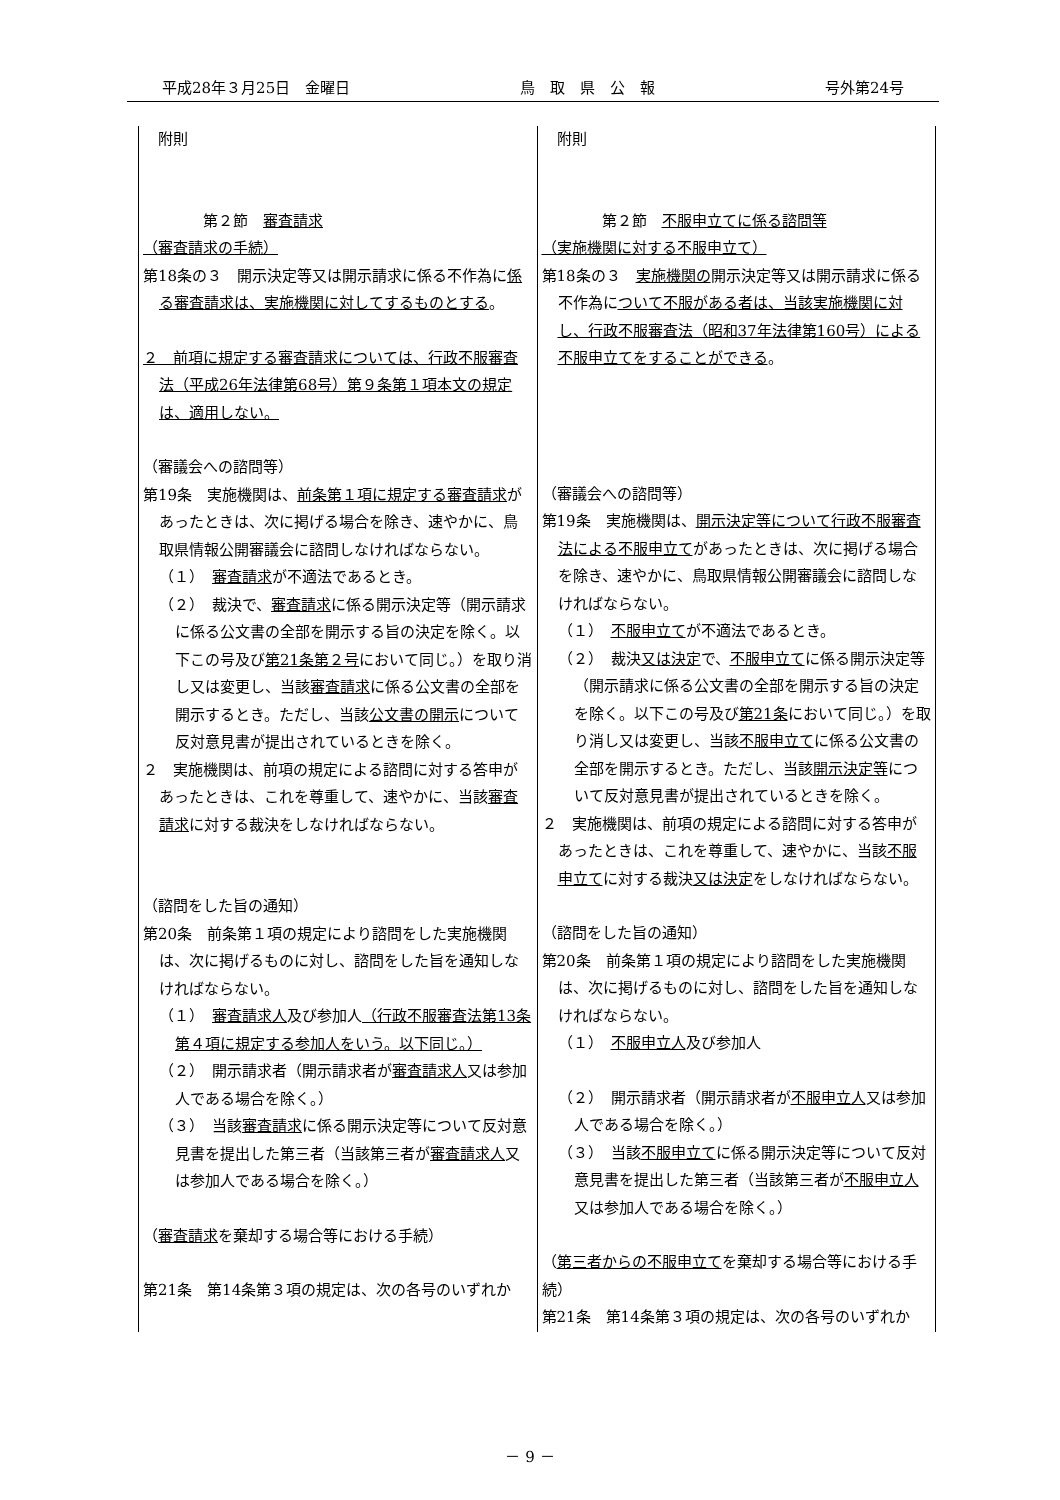平成28年３月25日　金曜日 鳥　取　県　公　報 号外第24号
| 附則 第２節 審査請求 （審査請求の手続） 第18条の３ 開示決定等又は開示請求に係る不作為に 係る審査請求は、実施機関に対してするものとする 。 ２ 前項に規定する審査請求については、行政不服審査法（平成26年法律第68号）第９条第１項本文の規定は、適用しない。 （審議会への諮問等） 第19条 実施機関は、 前条第１項に規定する審査請求 があったときは、次に掲げる場合を除き、速やかに、鳥取県情報公開審議会に諮問しなければならない。 （１） 審査請求 が不適法であるとき。 （２） 裁決で、 審査請求 に係る開示決定等（開示請求に係る公文書の全部を開示する旨の決定を除く。以下この号及び 第21条第２号 において同じ。）を取り消し又は変更し、当該 審査請求 に係る公文書の全部を開示するとき。ただし、当該 公文書の開示 について反対意見書が提出されているときを除く。 ２ 実施機関は、前項の規定による諮問に対する答申があったときは、これを尊重して、速やかに、当該 審査請求 に対する裁決をしなければならない。 （諮問をした旨の通知） 第20条 前条第１項の規定により諮問をした実施機関は、次に掲げるものに対し、諮問をした旨を通知しなければならない。 （１） 審査請求人 及び参加人 （行政不服審査法第13条第４項に規定する参加人をいう。以下同じ。） （２） 開示請求者（開示請求者が 審査請求人 又は参加人である場合を除く。） （３） 当該 審査請求 に係る開示決定等について反対意見書を提出した第三者（当該第三者が 審査請求人 又は参加人である場合を除く。） （ 審査請求 を棄却する場合等における手続） 第21条 第14条第３項の規定は、次の各号のいずれか | 附則 第２節 不服申立てに係る諮問等 （実施機関に対する不服申立て） 第18条の３ 実施機関の 開示決定等又は開示請求に係る不作為に ついて不服がある者は、当該実施機関に対し、行政不服審査法（昭和37年法律第160号）による不服申立てをすることができる 。 （審議会への諮問等） 第19条 実施機関は、 開示決定等について行政不服審査法による不服申立て があったときは、次に掲げる場合を除き、速やかに、鳥取県情報公開審議会に諮問しなければならない。 （１） 不服申立て が不適法であるとき。 （２） 裁決 又は決定 で、 不服申立て に係る開示決定等（開示請求に係る公文書の全部を開示する旨の決定を除く。以下この号及び 第21条 において同じ。）を取り消し又は変更し、当該 不服申立て に係る公文書の全部を開示するとき。ただし、当該 開示決定等 について反対意見書が提出されているときを除く。 ２ 実施機関は、前項の規定による諮問に対する答申があったときは、これを尊重して、速やかに、当該 不服申立て に対する裁決 又は決定 をしなければならない。 （諮問をした旨の通知） 第20条 前条第１項の規定により諮問をした実施機関は、次に掲げるものに対し、諮問をした旨を通知しなければならない。 （１） 不服申立人 及び参加人 （２） 開示請求者（開示請求者が 不服申立人 又は参加人である場合を除く。） （３） 当該 不服申立て に係る開示決定等について反対意見書を提出した第三者（当該第三者が 不服申立人 又は参加人である場合を除く。） （ 第三者からの不服申立て を棄却する場合等における手続） 第21条 第14条第３項の規定は、次の各号のいずれか |
－ 9 －